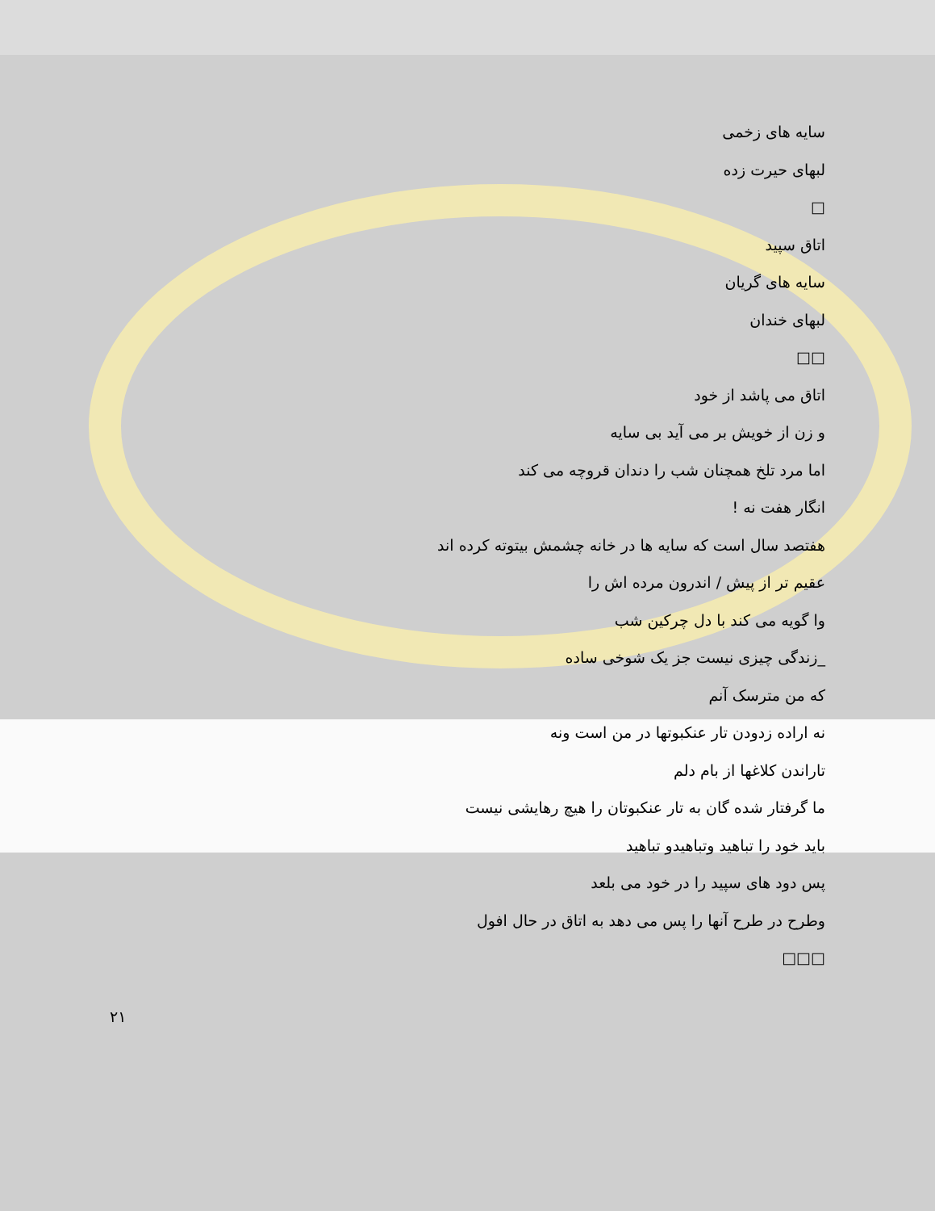سایه های زخمی
لبهای حیرت زده
□
اتاق سپید
سایه های گریان
لبهای خندان
□□
اتاق می پاشد از خود
و زن از خویش بر می آید بی سایه
اما مرد تلخ همچنان شب را دندان قروچه می کند
انگار هفت نه !
هفتصد سال است که سایه ها در خانه چشمش بیتوته کرده اند
عقیم تر از پیش / اندرون مرده اش را
وا گویه می کند با دل چرکین شب
_زندگی چیزی نیست جز یک شوخی ساده
که من مترسک آنم
نه اراده زدودن تار عنکبوتها در من است ونه
تاراندن کلاغها از بام دلم
ما گرفتار شده گان به تار عنکبوتان را هیچ رهایشی نیست
باید خود را تباهید وتباهیدو تباهید
پس دود های سپید را در خود می بلعد
وطرح در طرح آنها را پس می دهد به اتاق در حال افول
□□□
۲۱